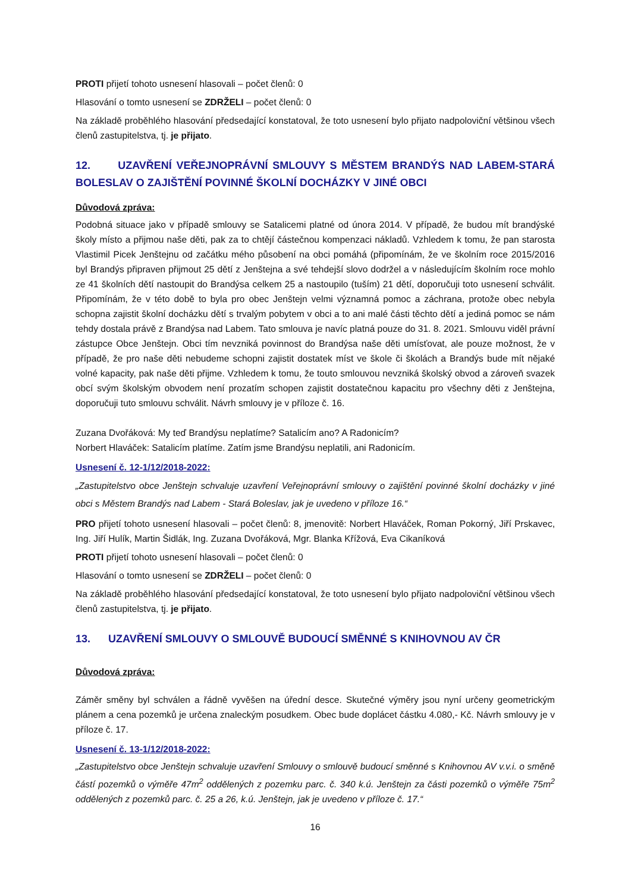PROTI přijetí tohoto usnesení hlasovali – počet členů: 0
Hlasování o tomto usnesení se ZDRŽELI – počet členů: 0
Na základě proběhlého hlasování předsedající konstatoval, že toto usnesení bylo přijato nadpoloviční většinou všech členů zastupitelstva, tj. je přijato.
12. UZAVŘENÍ VEŘEJNOPRÁVNÍ SMLOUVY S MĚSTEM BRANDÝS NAD LABEM-STARÁ BOLESLAV O ZAJIŠTĚNÍ POVINNÉ ŠKOLNÍ DOCHÁZKY V JINÉ OBCI
Důvodová zpráva:
Podobná situace jako v případě smlouvy se Satalicemi platné od února 2014. V případě, že budou mít brandýské školy místo a přijmou naše děti, pak za to chtějí částečnou kompenzaci nákladů. Vzhledem k tomu, že pan starosta Vlastimil Picek Jenštejnu od začátku mého působení na obci pomáhá (připomínám, že ve školním roce 2015/2016 byl Brandýs připraven přijmout 25 dětí z Jenštejna a své tehdejší slovo dodržel a v následujícím školním roce mohlo ze 41 školních dětí nastoupit do Brandýsa celkem 25 a nastoupilo (tuším) 21 dětí, doporučuji toto usnesení schválit. Připomínám, že v této době to byla pro obec Jenštejn velmi významná pomoc a záchrana, protože obec nebyla schopna zajistit školní docházku dětí s trvalým pobytem v obci a to ani malé části těchto dětí a jediná pomoc se nám tehdy dostala právě z Brandýsa nad Labem. Tato smlouva je navíc platná pouze do 31. 8. 2021. Smlouvu viděl právní zástupce Obce Jenštejn. Obci tím nevzniká povinnost do Brandýsa naše děti umísťovat, ale pouze možnost, že v případě, že pro naše děti nebudeme schopni zajistit dostatek míst ve škole či školách a Brandýs bude mít nějaké volné kapacity, pak naše děti přijme. Vzhledem k tomu, že touto smlouvou nevzniká školský obvod a zároveň svazek obcí svým školským obvodem není prozatím schopen zajistit dostatečnou kapacitu pro všechny děti z Jenštejna, doporučuji tuto smlouvu schválit. Návrh smlouvy je v příloze č. 16.
Zuzana Dvořáková: My teď Brandýsu neplatíme? Satalicím ano? A Radonicím?
Norbert Hlaváček: Satalicím platíme. Zatím jsme Brandýsu neplatili, ani Radonicím.
Usnesení č. 12-1/12/2018-2022:
„Zastupitelstvo obce Jenštejn schvaluje uzavření Veřejnoprávní smlouvy o zajištění povinné školní docházky v jiné obci s Městem Brandýs nad Labem - Stará Boleslav, jak je uvedeno v příloze 16.“
PRO přijetí tohoto usnesení hlasovali – počet členů: 8, jmenovitě: Norbert Hlaváček, Roman Pokorný, Jiří Prskavec, Ing. Jiří Hulík, Martin Šidlák, Ing. Zuzana Dvořáková, Mgr. Blanka Křížová, Eva Cikaníková
PROTI přijetí tohoto usnesení hlasovali – počet členů: 0
Hlasování o tomto usnesení se ZDRŽELI – počet členů: 0
Na základě proběhlého hlasování předsedající konstatoval, že toto usnesení bylo přijato nadpoloviční většinou všech členů zastupitelstva, tj. je přijato.
13. UZAVŘENÍ SMLOUVY O SMLOUVĚ BUDOUCÍ SMĚNNÉ S KNIHOVNOU AV ČR
Důvodová zpráva:
Záměr směny byl schválen a řádně vyvěšen na úřední desce. Skutečné výměry jsou nyní určeny geometrickým plánem a cena pozemků je určena znaleckým posudkem. Obec bude doplácet částku 4.080,- Kč. Návrh smlouvy je v příloze č. 17.
Usnesení č. 13-1/12/2018-2022:
„Zastupitelstvo obce Jenštejn schvaluje uzavření Smlouvy o smlouvě budoucí směnné s Knihovnou AV v.v.i. o směně částí pozemků o výměře 47m<sup>2</sup> oddělených z pozemku parc. č. 340 k.ú. Jenštejn za části pozemků o výměře 75m<sup>2</sup> oddělených z pozemků parc. č. 25 a 26, k.ú. Jenštejn, jak je uvedeno v příloze č. 17.“
16